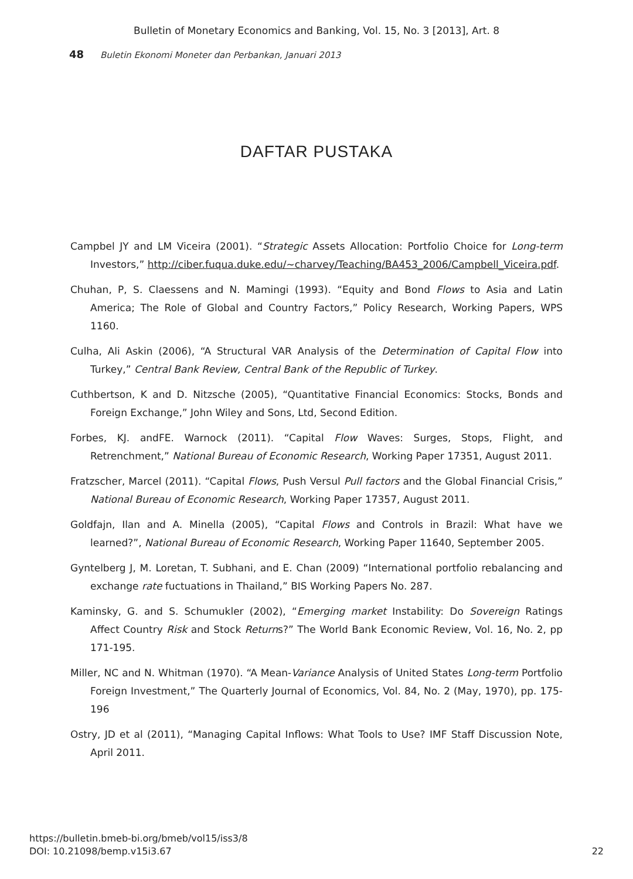Bulletin of Monetary Economics and Banking, Vol. 15, No. 3 [2013], Art. 8
48 Buletin Ekonomi Moneter dan Perbankan, Januari 2013
DAFTAR PUSTAKA
Campbel JY and LM Viceira (2001). “Strategic Assets Allocation: Portfolio Choice for Long-term Investors,” http://ciber.fuqua.duke.edu/~charvey/Teaching/BA453_2006/Campbell_Viceira.pdf.
Chuhan, P, S. Claessens and N. Mamingi (1993). “Equity and Bond Flows to Asia and Latin America; The Role of Global and Country Factors,” Policy Research, Working Papers, WPS 1160.
Culha, Ali Askin (2006), “A Structural VAR Analysis of the Determination of Capital Flow into Turkey,” Central Bank Review, Central Bank of the Republic of Turkey.
Cuthbertson, K and D. Nitzsche (2005), “Quantitative Financial Economics: Stocks, Bonds and Foreign Exchange,” John Wiley and Sons, Ltd, Second Edition.
Forbes, KJ. andFE. Warnock (2011). “Capital Flow Waves: Surges, Stops, Flight, and Retrenchment,” National Bureau of Economic Research, Working Paper 17351, August 2011.
Fratzscher, Marcel (2011). “Capital Flows, Push Versul Pull factors and the Global Financial Crisis,” National Bureau of Economic Research, Working Paper 17357, August 2011.
Goldfajn, Ilan and A. Minella (2005), “Capital Flows and Controls in Brazil: What have we learned?”, National Bureau of Economic Research, Working Paper 11640, September 2005.
Gyntelberg J, M. Loretan, T. Subhani, and E. Chan (2009) “International portfolio rebalancing and exchange rate fuctuations in Thailand,” BIS Working Papers No. 287.
Kaminsky, G. and S. Schumukler (2002), “Emerging market Instability: Do Sovereign Ratings Affect Country Risk and Stock Returns?” The World Bank Economic Review, Vol. 16, No. 2, pp 171-195.
Miller, NC and N. Whitman (1970). “A Mean-Variance Analysis of United States Long-term Portfolio Foreign Investment,” The Quarterly Journal of Economics, Vol. 84, No. 2 (May, 1970), pp. 175-196
Ostry, JD et al (2011), “Managing Capital Inflows: What Tools to Use? IMF Staff Discussion Note, April 2011.
22 https://bulletin.bmeb-bi.org/bmeb/vol15/iss3/8
DOI: 10.21098/bemp.v15i3.67